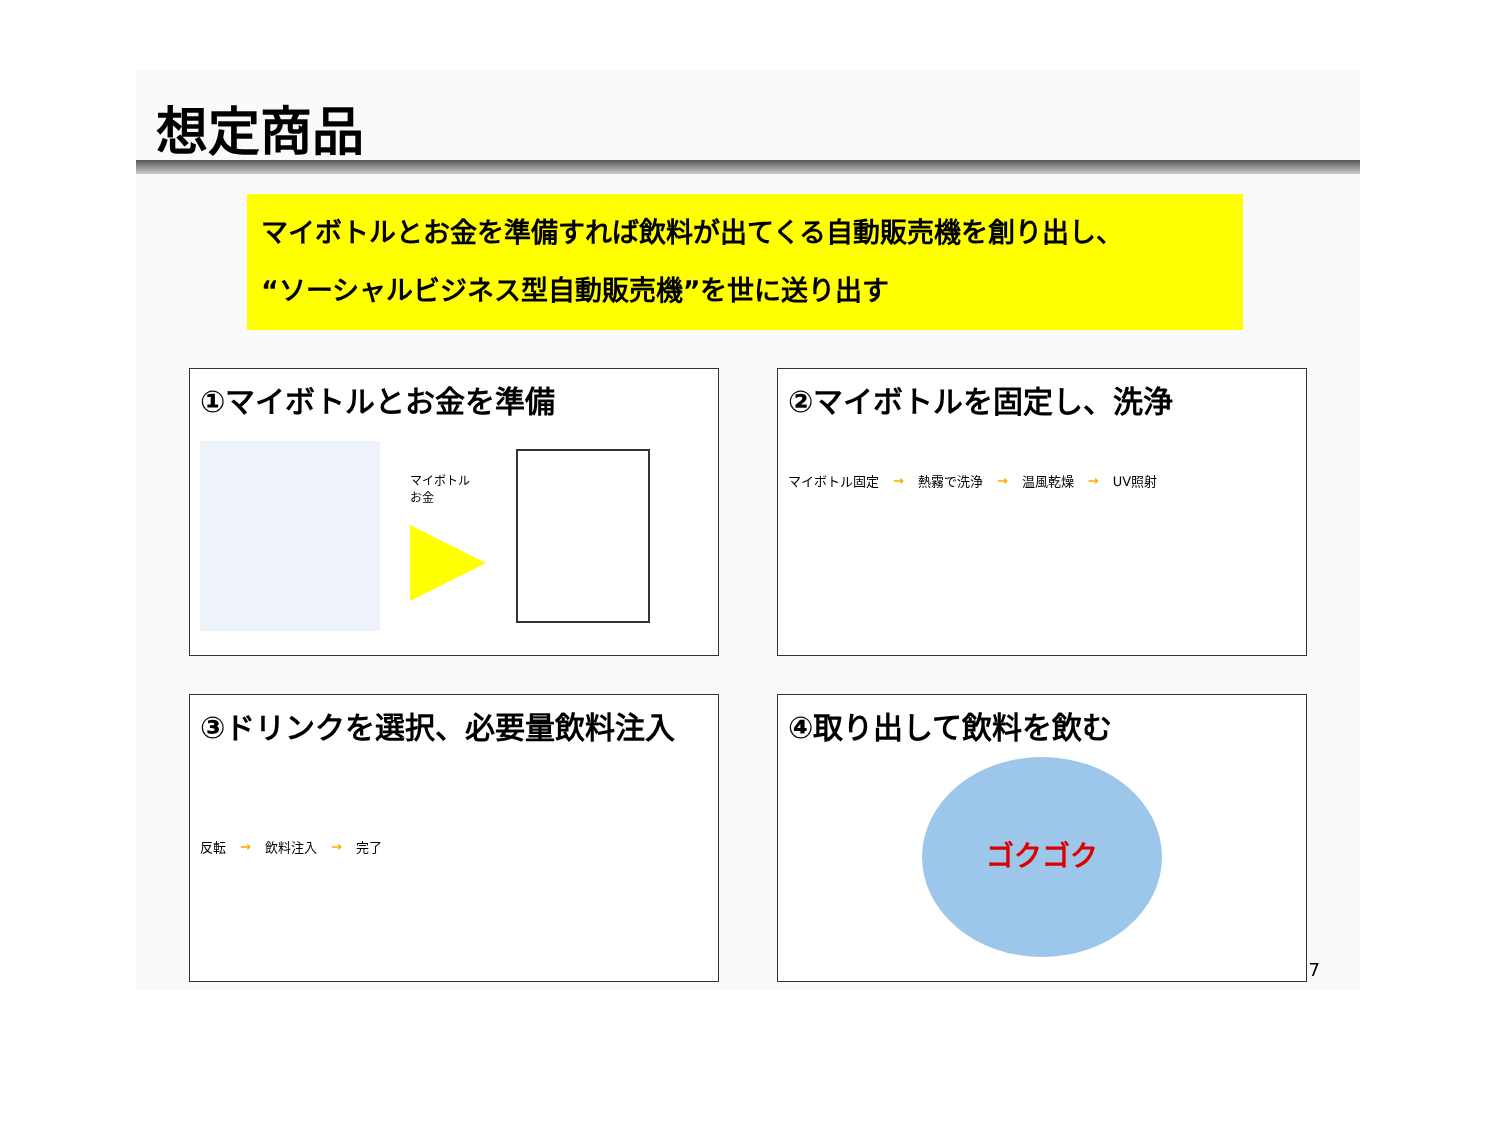想定商品
マイボトルとお金を準備すれば飲料が出てくる自動販売機を創り出し、
“ソーシャルビジネス型自動販売機”を世に送り出す
①マイボトルとお金を準備
マイボトル
お金
②マイボトルを固定し、洗浄
マイボトル固定 → 熱霧で洗浄 → 温風乾燥 → UV照射
③ドリンクを選択、必要量飲料注入
反転 → 飲料注入 → 完了
④取り出して飲料を飲む
ゴクゴク
7